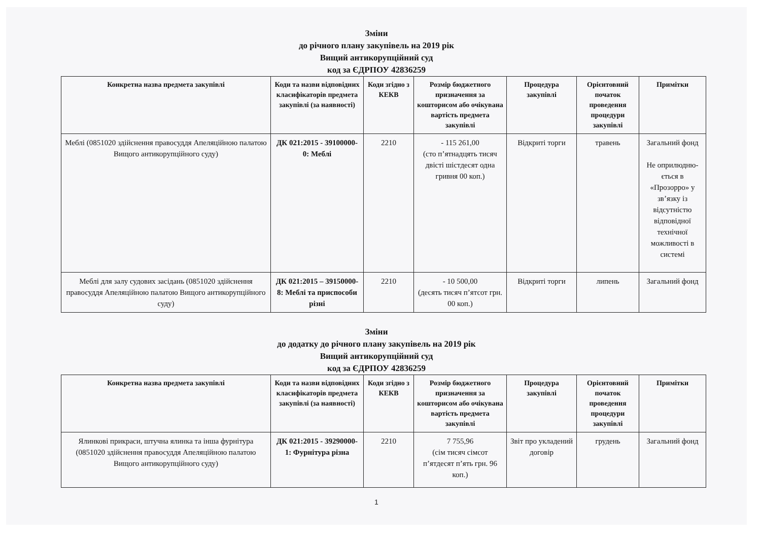Зміни
до річного плану закупівель на 2019 рік
Вищий антикорупційний суд
код за ЄДРПОУ 42836259
| Конкретна назва предмета закупівлі | Коди та назви відповідних класифікаторів предмета закупівлі (за наявності) | Коди згідно з КЕКВ | Розмір бюджетного призначення за кошторисом або очікувана вартість предмета закупівлі | Процедура закупівлі | Орієнтовний початок проведення процедури закупівлі | Примітки |
| --- | --- | --- | --- | --- | --- | --- |
| Меблі (0851020 здійснення правосуддя Апеляційною палатою Вищого антикорупційного суду) | ДК 021:2015 - 39100000-0: Меблі | 2210 | - 115 261,00 (сто п’ятнадцять тисяч двісті шістдесят одна гривня 00 коп.) | Відкриті торги | травень | Загальний фонд Не оприлюдню-ється в «Прозорро» у зв’язку із відсутністю відповідної технічної можливості в системі |
| Меблі для залу судових засідань (0851020 здійснення правосуддя Апеляційною палатою Вищого антикорупційного суду) | ДК 021:2015 – 39150000-8: Меблі та приспособи різні | 2210 | - 10 500,00 (десять тисяч п’ятсот грн. 00 коп.) | Відкриті торги | липень | Загальний фонд |
Зміни
до додатку до річного плану закупівель на 2019 рік
Вищий антикорупційний суд
код за ЄДРПОУ 42836259
| Конкретна назва предмета закупівлі | Коди та назви відповідних класифікаторів предмета закупівлі (за наявності) | Коди згідно з КЕКВ | Розмір бюджетного призначення за кошторисом або очікувана вартість предмета закупівлі | Процедура закупівлі | Орієнтовний початок проведення процедури закупівлі | Примітки |
| --- | --- | --- | --- | --- | --- | --- |
| Ялинкові прикраси, штучна ялинка та інша фурнітура (0851020 здійснення правосуддя Апеляційною палатою Вищого антикорупційного суду) | ДК 021:2015 - 39290000-1: Фурнітура різна | 2210 | 7 755,96 (сім тисяч сімсот п’ятдесят п’ять грн. 96 коп.) | Звіт про укладений договір | грудень | Загальний фонд |
1